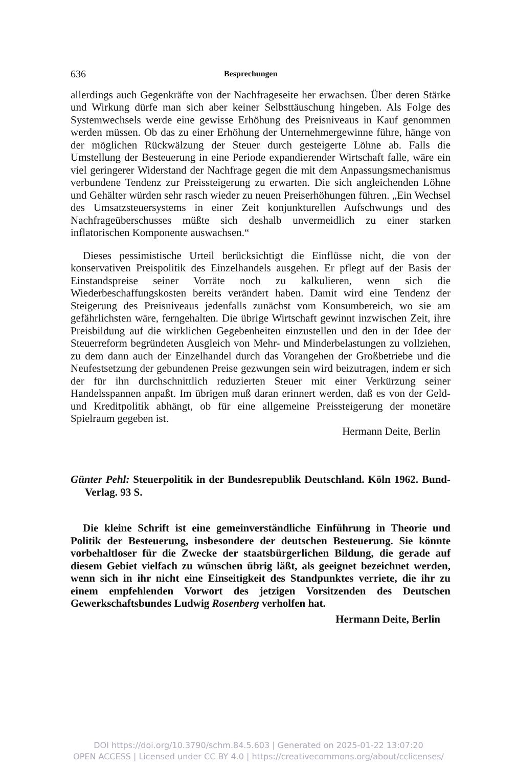636 Besprechungen
allerdings auch Gegenkräfte von der Nachfrageseite her erwachsen. Über deren Stärke und Wirkung dürfe man sich aber keiner Selbsttäuschung hingeben. Als Folge des Systemwechsels werde eine gewisse Erhöhung des Preisniveaus in Kauf genommen werden müssen. Ob das zu einer Erhöhung der Unternehmergewinne führe, hänge von der möglichen Rückwälzung der Steuer durch gesteigerte Löhne ab. Falls die Umstellung der Besteuerung in eine Periode expandierender Wirtschaft falle, wäre ein viel geringerer Widerstand der Nachfrage gegen die mit dem Anpassungsmechanismus verbundene Tendenz zur Preissteigerung zu erwarten. Die sich angleichenden Löhne und Gehälter würden sehr rasch wieder zu neuen Preiserhöhungen führen. „Ein Wechsel des Umsatzsteuersystems in einer Zeit konjunkturellen Aufschwungs und des Nachfrageüberschusses müßte sich deshalb unvermeidlich zu einer starken inflatorischen Komponente auswachsen.“
Dieses pessimistische Urteil berücksichtigt die Einflüsse nicht, die von der konservativen Preispolitik des Einzelhandels ausgehen. Er pflegt auf der Basis der Einstandspreise seiner Vorräte noch zu kalkulieren, wenn sich die Wiederbeschaffungskosten bereits verändert haben. Damit wird eine Tendenz der Steigerung des Preisniveaus jedenfalls zunächst vom Konsumbereich, wo sie am gefährlichsten wäre, ferngehalten. Die übrige Wirtschaft gewinnt inzwischen Zeit, ihre Preisbildung auf die wirklichen Gegebenheiten einzustellen und den in der Idee der Steuerreform begründeten Ausgleich von Mehr- und Minderbelastungen zu vollziehen, zu dem dann auch der Einzelhandel durch das Vorangehen der Großbetriebe und die Neufestsetzung der gebundenen Preise gezwungen sein wird beizutragen, indem er sich der für ihn durchschnittlich reduzierten Steuer mit einer Verkürzung seiner Handelsspannen anpaßt. Im übrigen muß daran erinnert werden, daß es von der Geld- und Kreditpolitik abhängt, ob für eine allgemeine Preissteigerung der monetäre Spielraum gegeben ist.
Hermann Deite, Berlin
Günter Pehl: Steuerpolitik in der Bundesrepublik Deutschland. Köln 1962. Bund-Verlag. 93 S.
Die kleine Schrift ist eine gemeinverständliche Einführung in Theorie und Politik der Besteuerung, insbesondere der deutschen Besteuerung. Sie könnte vorbehaltloser für die Zwecke der staatsbürgerlichen Bildung, die gerade auf diesem Gebiet vielfach zu wünschen übrig läßt, als geeignet bezeichnet werden, wenn sich in ihr nicht eine Einseitigkeit des Standpunktes verriete, die ihr zu einem empfehlenden Vorwort des jetzigen Vorsitzenden des Deutschen Gewerkschaftsbundes Ludwig Rosenberg verholfen hat.
Hermann Deite, Berlin
DOI https://doi.org/10.3790/schm.84.5.603 | Generated on 2025-01-22 13:07:20
OPEN ACCESS | Licensed under CC BY 4.0 | https://creativecommons.org/about/cclicenses/